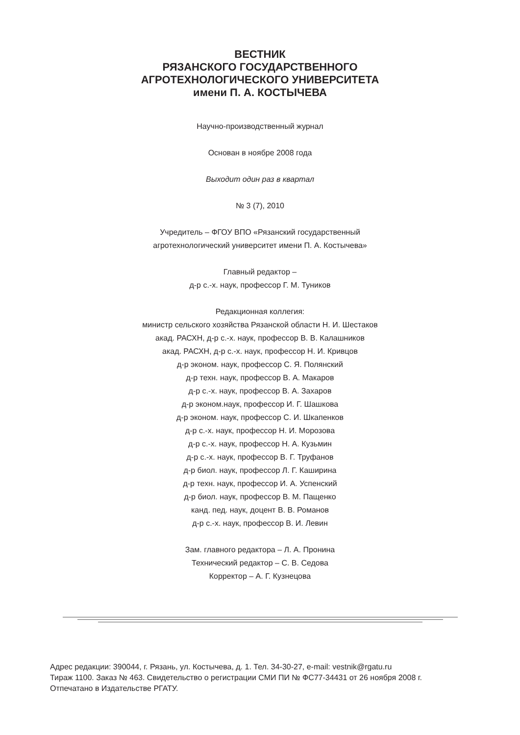ВЕСТНИК
РЯЗАНСКОГО ГОСУДАРСТВЕННОГО
АГРОТЕХНОЛОГИЧЕСКОГО УНИВЕРСИТЕТА
имени П. А. КОСТЫЧЕВА
Научно-производственный журнал
Основан в ноябре 2008 года
Выходит один раз в квартал
№ 3 (7), 2010
Учредитель – ФГОУ ВПО «Рязанский государственный
агротехнологический университет имени П. А. Костычева»
Главный редактор –
д-р с.-х. наук, профессор Г. М. Туников
Редакционная коллегия:
министр сельского хозяйства Рязанской области Н. И. Шестаков
акад. РАСХН, д-р с.-х. наук, профессор В. В. Калашников
акад. РАСХН, д-р с.-х. наук, профессор Н. И. Кривцов
д-р эконом. наук, профессор С. Я. Полянский
д-р техн. наук, профессор В. А. Макаров
д-р с.-х. наук, профессор В. А. Захаров
д-р эконом.наук, профессор И. Г. Шашкова
д-р эконом. наук, профессор С. И. Шкапенков
д-р с.-х. наук, профессор Н. И. Морозова
д-р с.-х. наук, профессор Н. А. Кузьмин
д-р с.-х. наук, профессор В. Г. Труфанов
д-р биол. наук, профессор Л. Г. Каширина
д-р техн. наук, профессор И. А. Успенский
д-р биол. наук, профессор В. М. Пащенко
канд. пед. наук, доцент В. В. Романов
д-р с.-х. наук, профессор В. И. Левин
Зам. главного редактора – Л. А. Пронина
Технический редактор – С. В. Седова
Корректор – А. Г. Кузнецова
Адрес редакции: 390044, г. Рязань, ул. Костычева, д. 1. Тел. 34-30-27, e-mail: vestnik@rgatu.ru
Тираж 1100. Заказ № 463. Свидетельство о регистрации СМИ ПИ № ФС77-34431 от 26 ноября 2008 г.
Отпечатано в Издательстве РГАТУ.